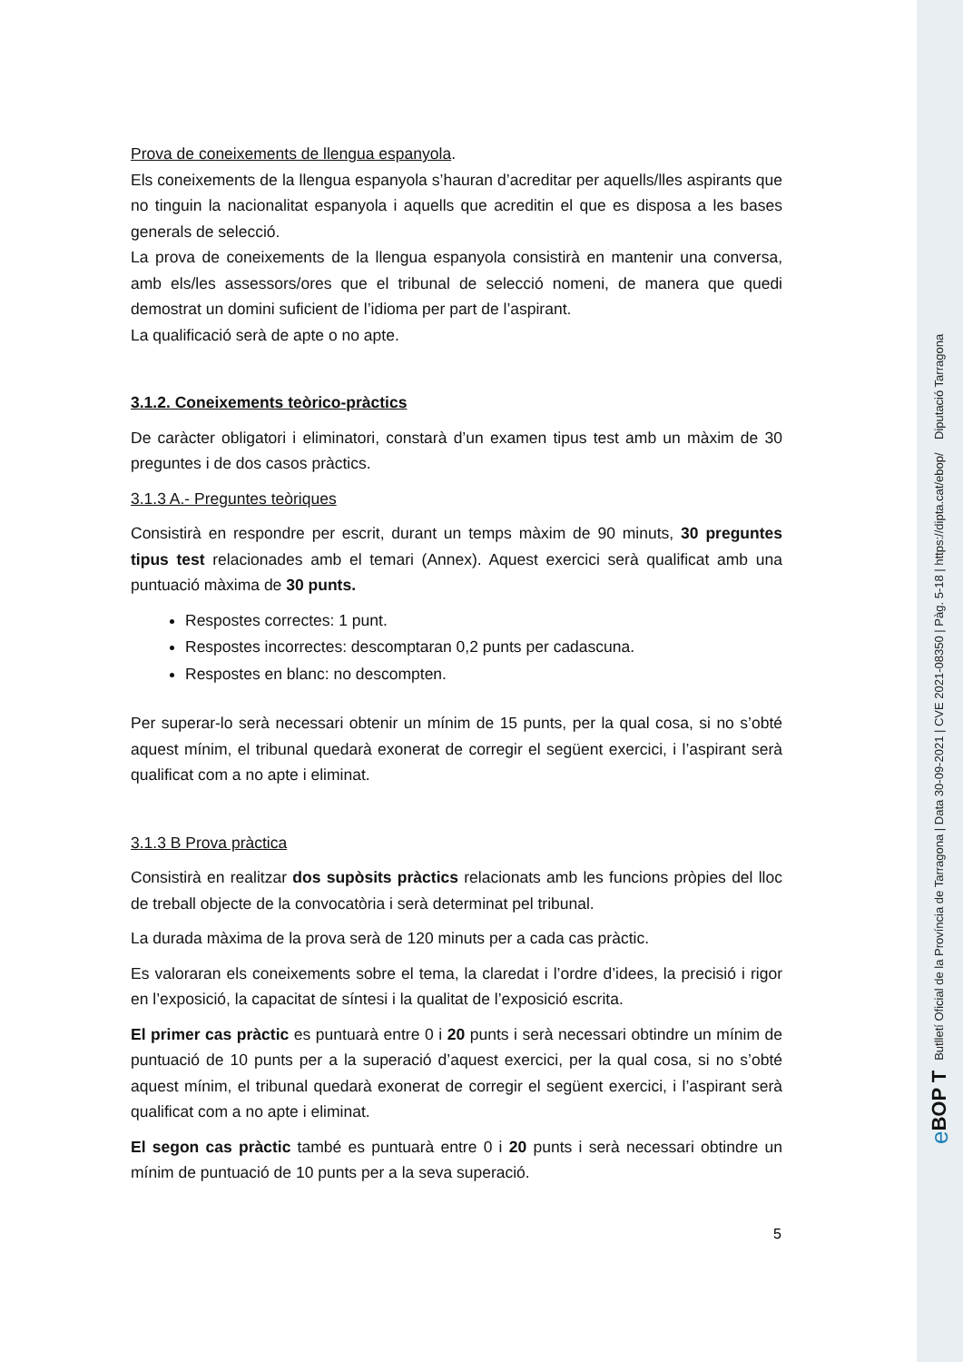Prova de coneixements de llengua espanyola.
Els coneixements de la llengua espanyola s’hauran d’acreditar per aquells/lles aspirants que no tinguin la nacionalitat espanyola i aquells que acreditin el que es disposa a les bases generals de selecció.
La prova de coneixements de la llengua espanyola consistirà en mantenir una conversa, amb els/les assessors/ores que el tribunal de selecció nomeni, de manera que quedi demostrat un domini suficient de l’idioma per part de l’aspirant.
La qualificació serà de apte o no apte.
3.1.2. Coneixements teòrico-pràctics
De caràcter obligatori i eliminatori, constarà d’un examen tipus test amb un màxim de 30 preguntes i de dos casos pràctics.
3.1.3 A.- Preguntes teòriques
Consistirà en respondre per escrit, durant un temps màxim de 90 minuts, 30 preguntes tipus test relacionades amb el temari (Annex). Aquest exercici serà qualificat amb una puntuació màxima de 30 punts.
Respostes correctes: 1 punt.
Respostes incorrectes: descomptaran 0,2 punts per cadascuna.
Respostes en blanc: no descompten.
Per superar-lo serà necessari obtenir un mínim de 15 punts, per la qual cosa, si no s’obté aquest mínim, el tribunal quedarà exonerat de corregir el següent exercici, i l’aspirant serà qualificat com a no apte i eliminat.
3.1.3 B Prova pràctica
Consistirà en realitzar dos supòsits pràctics relacionats amb les funcions pròpies del lloc de treball objecte de la convocatòria i serà determinat pel tribunal.
La durada màxima de la prova serà de 120 minuts per a cada cas pràctic.
Es valoraran els coneixements sobre el tema, la claredat i l’ordre d’idees, la precisió i rigor en l’exposició, la capacitat de síntesi i la qualitat de l’exposició escrita.
El primer cas pràctic es puntuarà entre 0 i 20 punts i serà necessari obtindre un mínim de puntuació de 10 punts per a la superació d’aquest exercici, per la qual cosa, si no s’obté aquest mínim, el tribunal quedarà exonerat de corregir el següent exercici, i l’aspirant serà qualificat com a no apte i eliminat.
El segon cas pràctic també es puntuarà entre 0 i 20 punts i serà necessari obtindre un mínim de puntuació de 10 punts per a la seva superació.
5
eBOP T Butlletí Oficial de la Província de Tarragona | Data 30-09-2021 | CVE 2021-08350 | Pàg. 5-18 | https://dipta.cat/ebop/ Diputació Tarragona